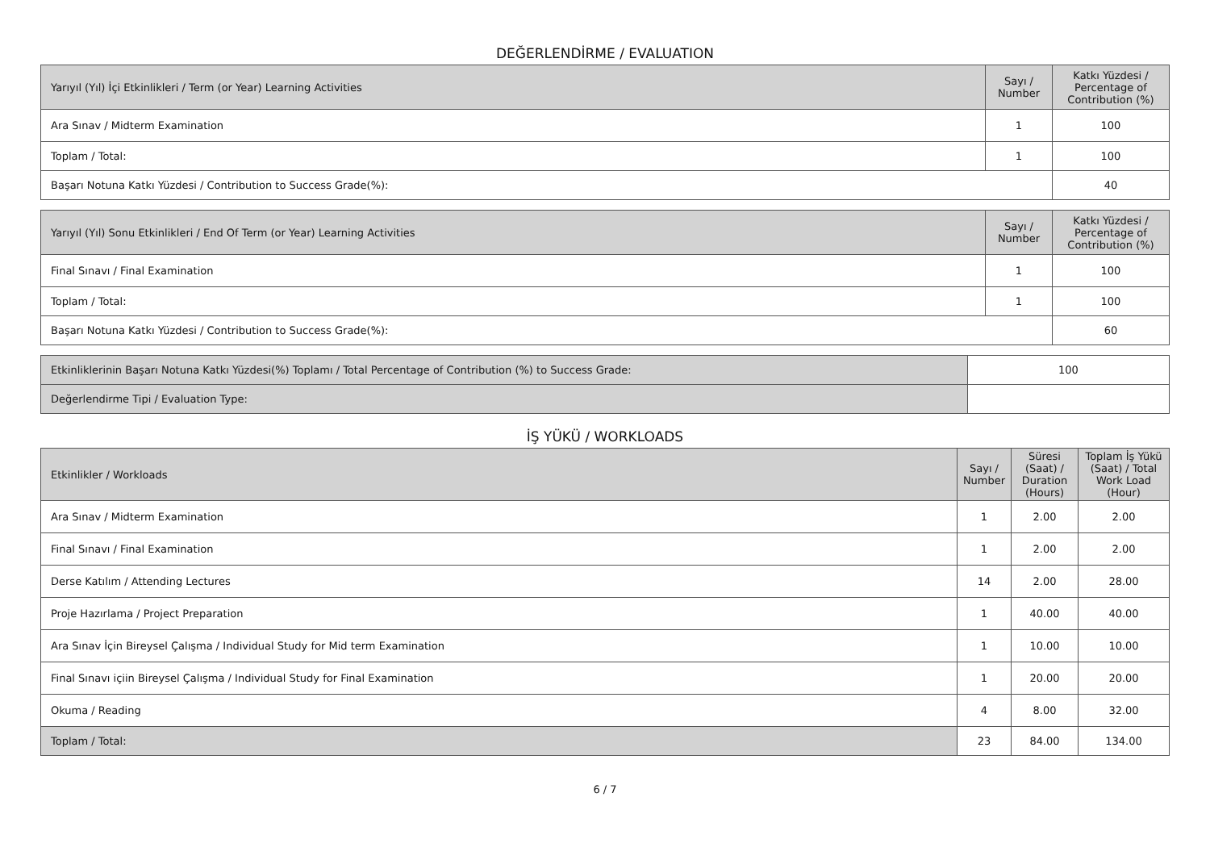DEĞERLENDİRME / EVALUATION
| Yarıyıl (Yıl) İçi Etkinlikleri / Term (or Year) Learning Activities | Sayı / Number | Katkı Yüzdesi / Percentage of Contribution (%) |
| --- | --- | --- |
| Ara Sınav / Midterm Examination | 1 | 100 |
| Toplam / Total: | 1 | 100 |
| Başarı Notuna Katkı Yüzdesi / Contribution to Success Grade(%): | | 40 |
| Yarıyıl (Yıl) Sonu Etkinlikleri / End Of Term (or Year) Learning Activities | Sayı / Number | Katkı Yüzdesi / Percentage of Contribution (%) |
| --- | --- | --- |
| Final Sınavı / Final Examination | 1 | 100 |
| Toplam / Total: | 1 | 100 |
| Başarı Notuna Katkı Yüzdesi / Contribution to Success Grade(%): | | 60 |
| Etkinliklerinin Başarı Notuna Katkı Yüzdesi(%) Toplamı / Total Percentage of Contribution (%) to Success Grade: | 100 |
| Değerlendirme Tipi / Evaluation Type: | |
İŞ YÜKÜ / WORKLOADS
| Etkinlikler / Workloads | Sayı / Number | Süresi (Saat) / Duration (Hours) | Toplam İş Yükü (Saat) / Total Work Load (Hour) |
| --- | --- | --- | --- |
| Ara Sınav / Midterm Examination | 1 | 2.00 | 2.00 |
| Final Sınavı / Final Examination | 1 | 2.00 | 2.00 |
| Derse Katılım / Attending Lectures | 14 | 2.00 | 28.00 |
| Proje Hazırlama / Project Preparation | 1 | 40.00 | 40.00 |
| Ara Sınav İçin Bireysel Çalışma / Individual Study for Mid term Examination | 1 | 10.00 | 10.00 |
| Final Sınavı içiin Bireysel Çalışma / Individual Study for Final Examination | 1 | 20.00 | 20.00 |
| Okuma / Reading | 4 | 8.00 | 32.00 |
| Toplam / Total: | 23 | 84.00 | 134.00 |
6 / 7